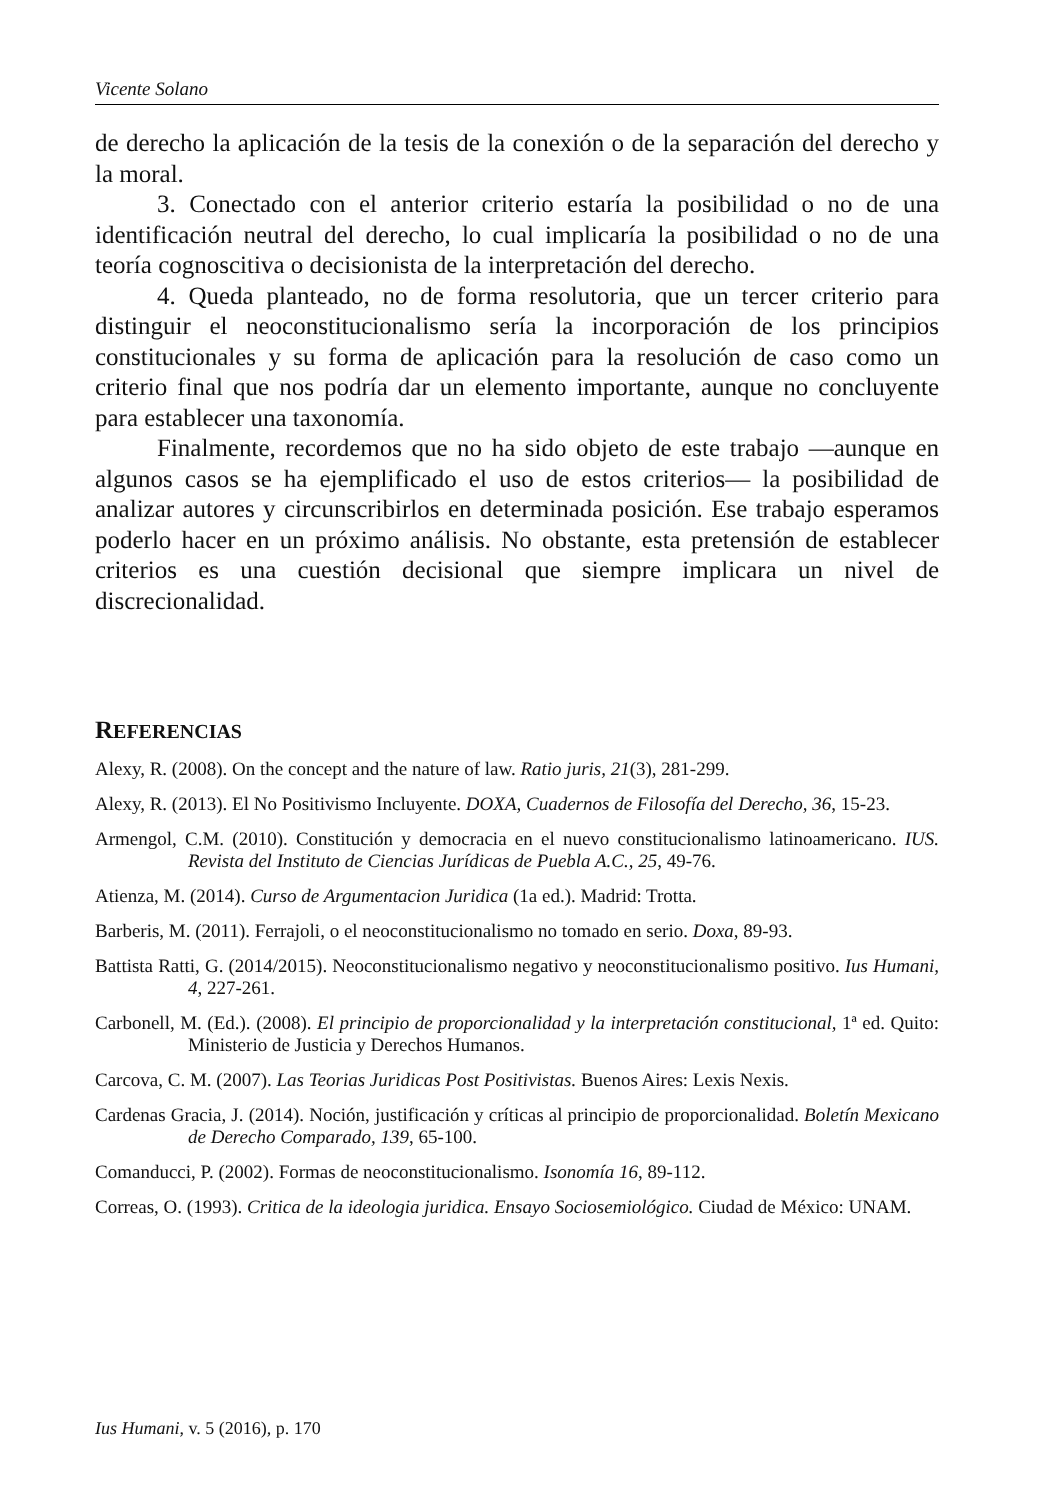Vicente Solano
de derecho la aplicación de la tesis de la conexión o de la separación del derecho y la moral.
3. Conectado con el anterior criterio estaría la posibilidad o no de una identificación neutral del derecho, lo cual implicaría la posibilidad o no de una teoría cognoscitiva o decisionista de la interpretación del derecho.
4. Queda planteado, no de forma resolutoria, que un tercer criterio para distinguir el neoconstitucionalismo sería la incorporación de los principios constitucionales y su forma de aplicación para la resolución de caso como un criterio final que nos podría dar un elemento importante, aunque no concluyente para establecer una taxonomía.
Finalmente, recordemos que no ha sido objeto de este trabajo —aunque en algunos casos se ha ejemplificado el uso de estos criterios— la posibilidad de analizar autores y circunscribirlos en determinada posición. Ese trabajo esperamos poderlo hacer en un próximo análisis. No obstante, esta pretensión de establecer criterios es una cuestión decisional que siempre implicara un nivel de discrecionalidad.
REFERENCIAS
Alexy, R. (2008). On the concept and the nature of law. Ratio juris, 21(3), 281-299.
Alexy, R. (2013). El No Positivismo Incluyente. DOXA, Cuadernos de Filosofía del Derecho, 36, 15-23.
Armengol, C.M. (2010). Constitución y democracia en el nuevo constitucionalismo latinoamericano. IUS. Revista del Instituto de Ciencias Jurídicas de Puebla A.C., 25, 49-76.
Atienza, M. (2014). Curso de Argumentacion Juridica (1a ed.). Madrid: Trotta.
Barberis, M. (2011). Ferrajoli, o el neoconstitucionalismo no tomado en serio. Doxa, 89-93.
Battista Ratti, G. (2014/2015). Neoconstitucionalismo negativo y neoconstitucionalismo positivo. Ius Humani, 4, 227-261.
Carbonell, M. (Ed.). (2008). El principio de proporcionalidad y la interpretación constitucional, 1ª ed. Quito: Ministerio de Justicia y Derechos Humanos.
Carcova, C. M. (2007). Las Teorias Juridicas Post Positivistas. Buenos Aires: Lexis Nexis.
Cardenas Gracia, J. (2014). Noción, justificación y críticas al principio de proporcionalidad. Boletín Mexicano de Derecho Comparado, 139, 65-100.
Comanducci, P. (2002). Formas de neoconstitucionalismo. Isonomía 16, 89-112.
Correas, O. (1993). Critica de la ideologia juridica. Ensayo Sociosemiológico. Ciudad de México: UNAM.
Ius Humani, v. 5 (2016), p. 170